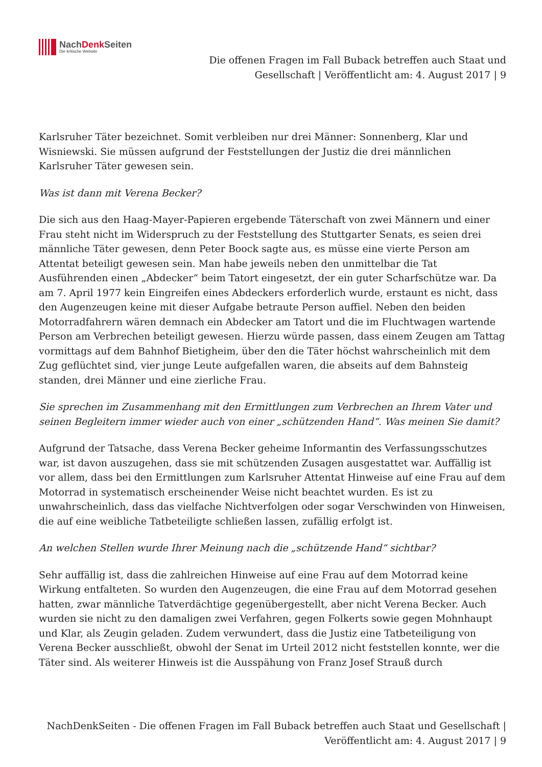NachDenk Seiten
Die kritische Website
Die offenen Fragen im Fall Buback betreffen auch Staat und Gesellschaft | Veröffentlicht am: 4. August 2017 | 9
Karlsruher Täter bezeichnet. Somit verbleiben nur drei Männer: Sonnenberg, Klar und Wisniewski. Sie müssen aufgrund der Feststellungen der Justiz die drei männlichen Karlsruher Täter gewesen sein.
Was ist dann mit Verena Becker?
Die sich aus den Haag-Mayer-Papieren ergebende Täterschaft von zwei Männern und einer Frau steht nicht im Widerspruch zu der Feststellung des Stuttgarter Senats, es seien drei männliche Täter gewesen, denn Peter Boock sagte aus, es müsse eine vierte Person am Attentat beteiligt gewesen sein. Man habe jeweils neben den unmittelbar die Tat Ausführenden einen „Abdecker“ beim Tatort eingesetzt, der ein guter Scharfschütze war. Da am 7. April 1977 kein Eingreifen eines Abdeckers erforderlich wurde, erstaunt es nicht, dass den Augenzeugen keine mit dieser Aufgabe betraute Person auffiel. Neben den beiden Motorradfahrern wären demnach ein Abdecker am Tatort und die im Fluchtwagen wartende Person am Verbrechen beteiligt gewesen. Hierzu würde passen, dass einem Zeugen am Tattag vormittags auf dem Bahnhof Bietigheim, über den die Täter höchst wahrscheinlich mit dem Zug geflüchtet sind, vier junge Leute aufgefallen waren, die abseits auf dem Bahnsteig standen, drei Männer und eine zierliche Frau.
Sie sprechen im Zusammenhang mit den Ermittlungen zum Verbrechen an Ihrem Vater und seinen Begleitern immer wieder auch von einer „schützenden Hand“. Was meinen Sie damit?
Aufgrund der Tatsache, dass Verena Becker geheime Informantin des Verfassungsschutzes war, ist davon auszugehen, dass sie mit schützenden Zusagen ausgestattet war. Auffällig ist vor allem, dass bei den Ermittlungen zum Karlsruher Attentat Hinweise auf eine Frau auf dem Motorrad in systematisch erscheinender Weise nicht beachtet wurden. Es ist zu unwahrscheinlich, dass das vielfache Nichtverfolgen oder sogar Verschwinden von Hinweisen, die auf eine weibliche Tatbeteiligte schließen lassen, zufällig erfolgt ist.
An welchen Stellen wurde Ihrer Meinung nach die „schützende Hand“ sichtbar?
Sehr auffällig ist, dass die zahlreichen Hinweise auf eine Frau auf dem Motorrad keine Wirkung entfalteten. So wurden den Augenzeugen, die eine Frau auf dem Motorrad gesehen hatten, zwar männliche Tatverdächtige gegenübergestellt, aber nicht Verena Becker. Auch wurden sie nicht zu den damaligen zwei Verfahren, gegen Folkerts sowie gegen Mohnhaupt und Klar, als Zeugin geladen. Zudem verwundert, dass die Justiz eine Tatbeteiligung von Verena Becker ausschließt, obwohl der Senat im Urteil 2012 nicht feststellen konnte, wer die Täter sind. Als weiterer Hinweis ist die Ausspähung von Franz Josef Strauß durch
NachDenkSeiten - Die offenen Fragen im Fall Buback betreffen auch Staat und Gesellschaft | Veröffentlicht am: 4. August 2017 | 9